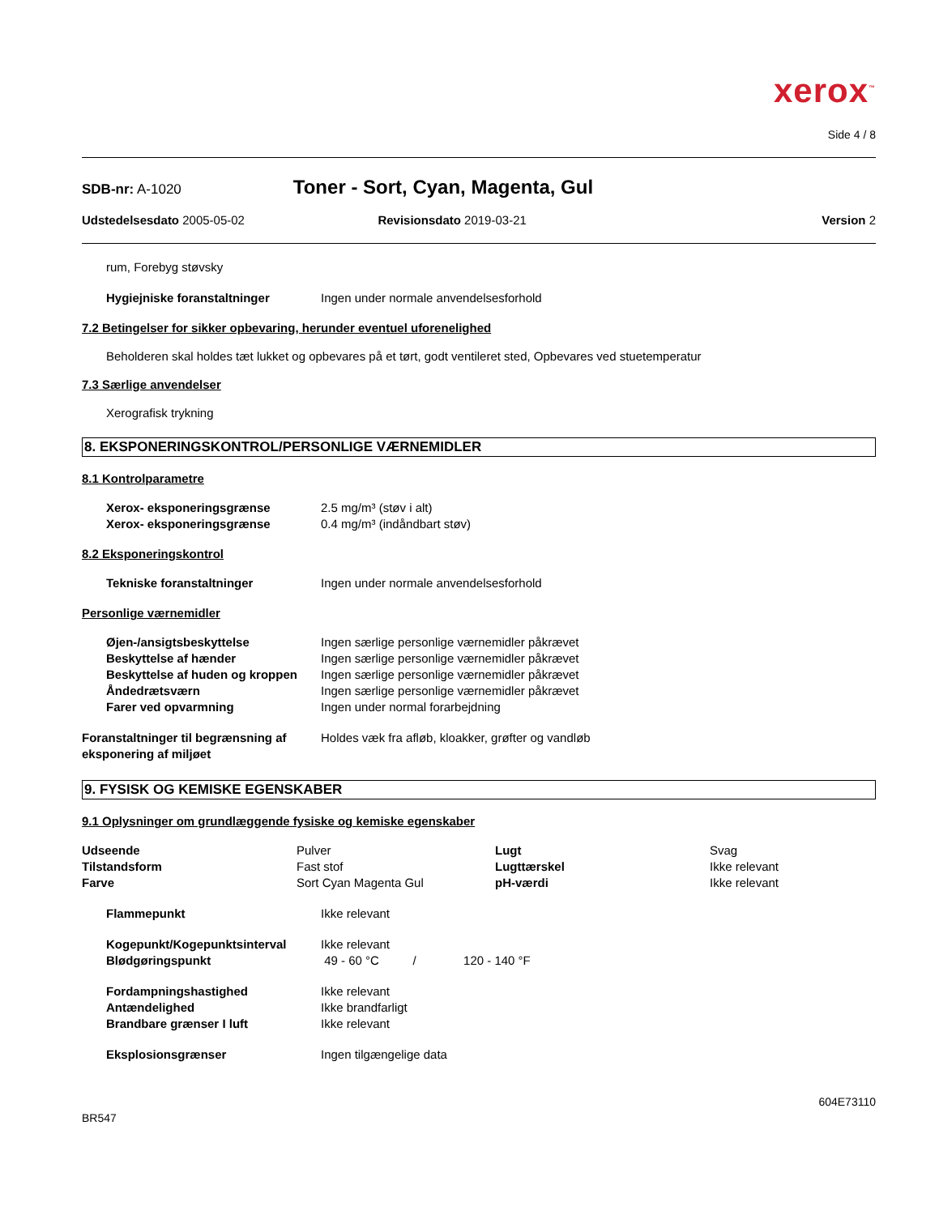xerox<sup>™</sup>
Side 4 / 8
SDB-nr: A-1020 Toner - Sort, Cyan, Magenta, Gul
Udstedelsesdato 2005-05-02 Revisionsdato 2019-03-21 Version 2
rum, Forebyg støvsky
| Hygiejniske foranstaltninger | Ingen under normale anvendelsesforhold |
7.2 Betingelser for sikker opbevaring, herunder eventuel uforenelighed
Beholderen skal holdes tæt lukket og opbevares på et tørt, godt ventileret sted, Opbevares ved stuetemperatur
7.3 Særlige anvendelser
Xerografisk trykning
8. EKSPONERINGSKONTROL/PERSONLIGE VÆRNEMIDLER
8.1 Kontrolparametre
| Xerox- eksponeringsgrænse | 2.5 mg/m³ (støv i alt) |
| Xerox- eksponeringsgrænse | 0.4 mg/m³ (indåndbart støv) |
8.2 Eksponeringskontrol
| Tekniske foranstaltninger | Ingen under normale anvendelsesforhold |
Personlige værnemidler
| Øjen-/ansigtsbeskyttelse | Ingen særlige personlige værnemidler påkrævet |
| Beskyttelse af hænder | Ingen særlige personlige værnemidler påkrævet |
| Beskyttelse af huden og kroppen | Ingen særlige personlige værnemidler påkrævet |
| Åndedrætsværn | Ingen særlige personlige værnemidler påkrævet |
| Farer ved opvarmning | Ingen under normal forarbejdning |
| Foranstaltninger til begrænsning af eksponering af miljøet | Holdes væk fra afløb, kloakker, grøfter og vandløb |
9. FYSISK OG KEMISKE EGENSKABER
9.1 Oplysninger om grundlæggende fysiske og kemiske egenskaber
| Udseende | Pulver | Lugt | Svag |
| Tilstandsform | Fast stof | Lugttærskel | Ikke relevant |
| Farve | Sort Cyan Magenta Gul | pH-værdi | Ikke relevant |
| Flammepunkt | Ikke relevant |
| Kogepunkt/Kogepunktsinterval | Ikke relevant |
| Blødgøringspunkt | 49 - 60 °C / 120 - 140 °F |
| Fordampningshastighed | Ikke relevant |
| Antændelighed | Ikke brandfarligt |
| Brandbare grænser I luft | Ikke relevant |
| Eksplosionsgrænser | Ingen tilgængelige data |
604E73110
BR547